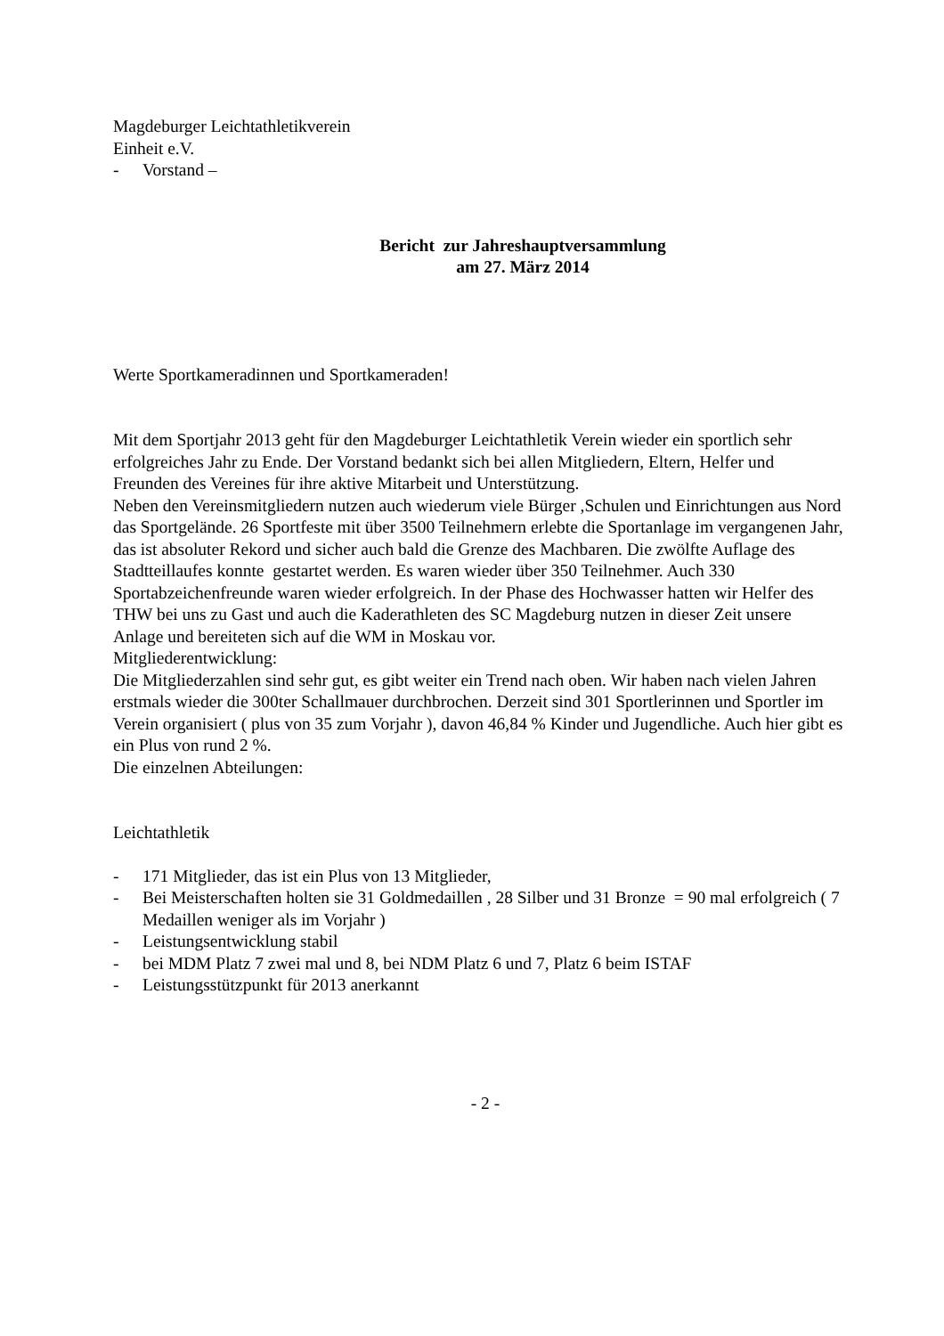Magdeburger Leichtathletikverein
Einheit e.V.
- Vorstand –
Bericht zur Jahreshauptversammlung
am 27. März 2014
Werte Sportkameradinnen und Sportkameraden!
Mit dem Sportjahr 2013 geht für den Magdeburger Leichtathletik Verein wieder ein sportlich sehr erfolgreiches Jahr zu Ende. Der Vorstand bedankt sich bei allen Mitgliedern, Eltern, Helfer und Freunden des Vereines für ihre aktive Mitarbeit und Unterstützung.
Neben den Vereinsmitgliedern nutzen auch wiederum viele Bürger ,Schulen und Einrichtungen aus Nord das Sportgelände. 26 Sportfeste mit über 3500 Teilnehmern erlebte die Sportanlage im vergangenen Jahr, das ist absoluter Rekord und sicher auch bald die Grenze des Machbaren. Die zwölfte Auflage des Stadtteillaufes konnte gestartet werden. Es waren wieder über 350 Teilnehmer. Auch 330 Sportabzeichenfreunde waren wieder erfolgreich. In der Phase des Hochwasser hatten wir Helfer des THW bei uns zu Gast und auch die Kaderathleten des SC Magdeburg nutzen in dieser Zeit unsere Anlage und bereiteten sich auf die WM in Moskau vor.
Mitgliederentwicklung:
Die Mitgliederzahlen sind sehr gut, es gibt weiter ein Trend nach oben. Wir haben nach vielen Jahren erstmals wieder die 300ter Schallmauer durchbrochen. Derzeit sind 301 Sportlerinnen und Sportler im Verein organisiert ( plus von 35 zum Vorjahr ), davon 46,84 % Kinder und Jugendliche. Auch hier gibt es ein Plus von rund 2 %.
Die einzelnen Abteilungen:
Leichtathletik
- 171 Mitglieder, das ist ein Plus von 13 Mitglieder,
- Bei Meisterschaften holten sie 31 Goldmedaillen , 28 Silber und 31 Bronze = 90 mal erfolgreich ( 7 Medaillen weniger als im Vorjahr )
- Leistungsentwicklung stabil
- bei MDM Platz 7 zwei mal und 8, bei NDM Platz 6 und 7, Platz 6 beim ISTAF
- Leistungsstützpunkt für 2013 anerkannt
- 2 -